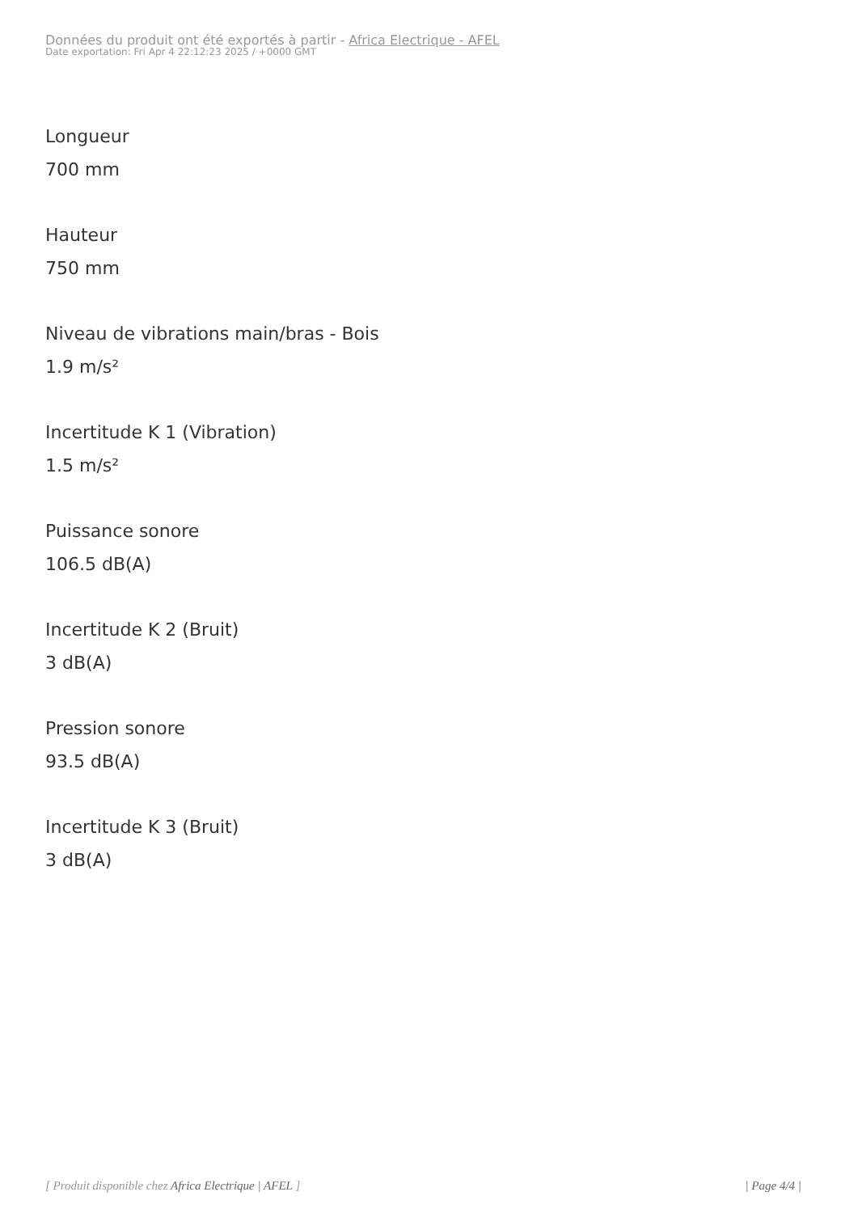Données du produit ont été exportés à partir - Africa Electrique - AFEL
Date exportation: Fri Apr 4 22:12:23 2025 / +0000 GMT
Longueur
700 mm
Hauteur
750 mm
Niveau de vibrations main/bras - Bois
1.9 m/s²
Incertitude K 1 (Vibration)
1.5 m/s²
Puissance sonore
106.5 dB(A)
Incertitude K 2 (Bruit)
3 dB(A)
Pression sonore
93.5 dB(A)
Incertitude K 3 (Bruit)
3 dB(A)
[ Produit disponible chez Africa Electrique | AFEL ] | Page 4/4 |